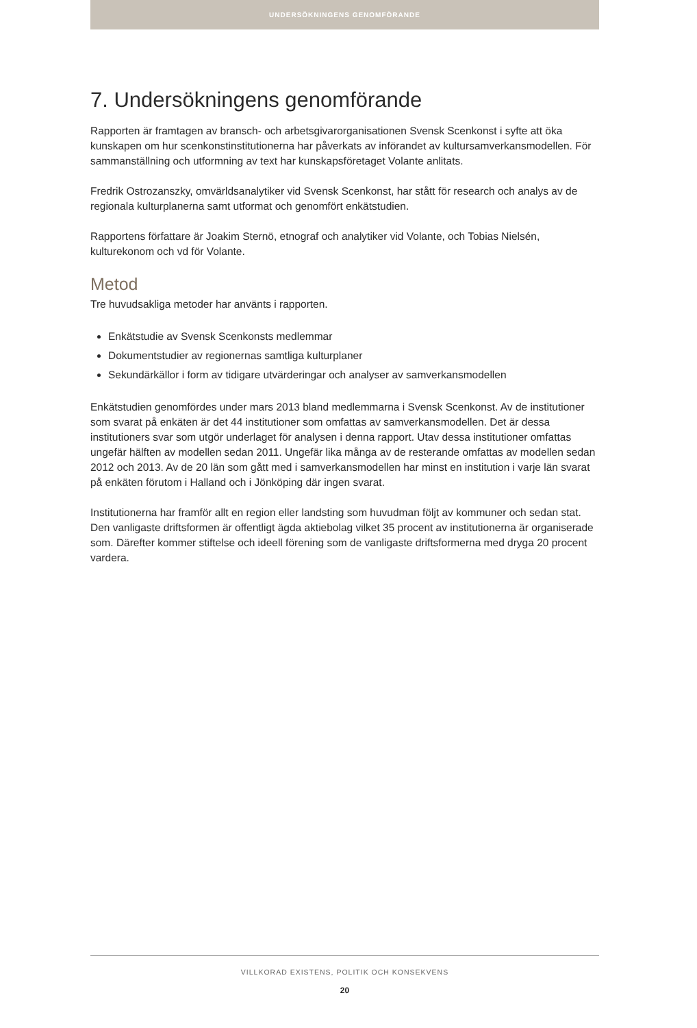UNDERSÖKNINGENS GENOMFÖRANDE
7. Undersökningens genomförande
Rapporten är framtagen av bransch- och arbetsgivarorganisationen Svensk Scenkonst i syfte att öka kunskapen om hur scenkonstinstitutionerna har påverkats av införandet av kultursamverkans­modellen. För sammanställning och utformning av text har kunskapsföretaget Volante anlitats.
Fredrik Ostrozanszky, omvärldsanalytiker vid Svensk Scenkonst, har stått för research och analys av de regionala kulturplanerna samt utformat och genomfört enkätstudien.
Rapportens författare är Joakim Sternö, etnograf och analytiker vid Volante, och Tobias Nielsén, kulturekonom och vd för Volante.
Metod
Tre huvudsakliga metoder har använts i rapporten.
Enkätstudie av Svensk Scenkonsts medlemmar
Dokumentstudier av regionernas samtliga kulturplaner
Sekundärkällor i form av tidigare utvärderingar och analyser av samverkansmodellen
Enkätstudien genomfördes under mars 2013 bland medlemmarna i Svensk Scenkonst. Av de institutioner som svarat på enkäten är det 44 institutioner som omfattas av samverkansmodellen. Det är dessa institutioners svar som utgör underlaget för analysen i denna rapport. Utav dessa institutioner omfattas ungefär hälften av modellen sedan 2011. Ungefär lika många av de reste­rande omfattas av modellen sedan 2012 och 2013. Av de 20 län som gått med i samverkans­modellen har minst en institution i varje län svarat på enkäten förutom i Halland och i Jönköping där ingen svarat.
Institutionerna har framför allt en region eller landsting som huvudman följt av kommuner och sedan stat. Den vanligaste driftsformen är offentligt ägda aktiebolag vilket 35 procent av institu­tionerna är organiserade som. Därefter kommer stiftelse och ideell förening som de vanligaste driftsformerna med dryga 20 procent vardera.
VILLKORAD EXISTENS, POLITIK OCH KONSEKVENS
20